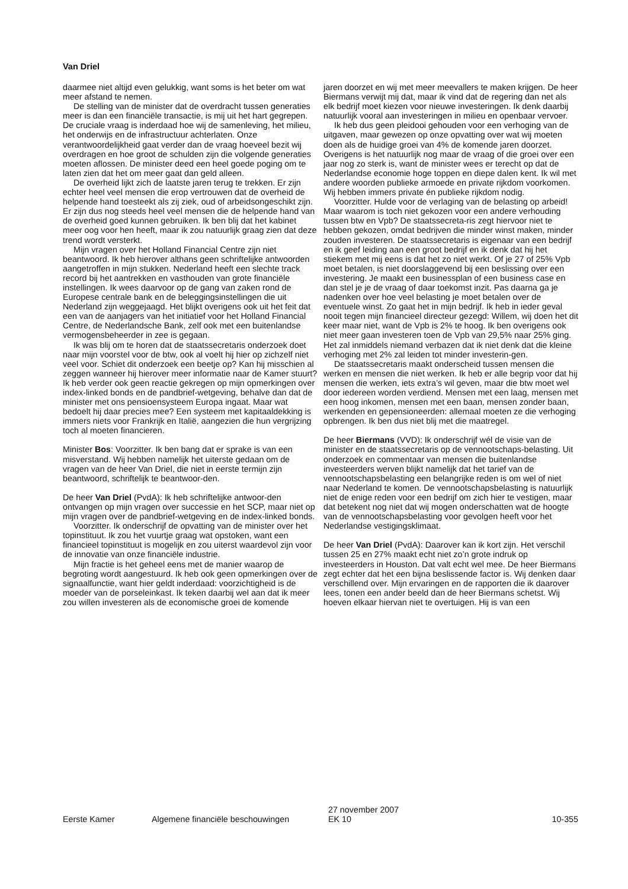Van Driel
daarmee niet altijd even gelukkig, want soms is het beter om wat meer afstand te nemen.
De stelling van de minister dat de overdracht tussen generaties meer is dan een financiële transactie, is mij uit het hart gegrepen. De cruciale vraag is inderdaad hoe wij de samenleving, het milieu, het onderwijs en de infrastructuur achterlaten. Onze verantwoordelijkheid gaat verder dan de vraag hoeveel bezit wij overdragen en hoe groot de schulden zijn die volgende generaties moeten aflossen. De minister deed een heel goede poging om te laten zien dat het om meer gaat dan geld alleen.
De overheid lijkt zich de laatste jaren terug te trekken. Er zijn echter heel veel mensen die erop vertrouwen dat de overheid de helpende hand toesteekt als zij ziek, oud of arbeidsongeschikt zijn. Er zijn dus nog steeds heel veel mensen die de helpende hand van de overheid goed kunnen gebruiken. Ik ben blij dat het kabinet meer oog voor hen heeft, maar ik zou natuurlijk graag zien dat deze trend wordt versterkt.
Mijn vragen over het Holland Financial Centre zijn niet beantwoord. Ik heb hierover althans geen schriftelijke antwoorden aangetroffen in mijn stukken. Nederland heeft een slechte track record bij het aantrekken en vasthouden van grote financiële instellingen. Ik wees daarvoor op de gang van zaken rond de Europese centrale bank en de beleggingsinstellingen die uit Nederland zijn weggejaagd. Het blijkt overigens ook uit het feit dat een van de aanjagers van het initiatief voor het Holland Financial Centre, de Nederlandsche Bank, zelf ook met een buitenlandse vermogensbeheerder in zee is gegaan.
Ik was blij om te horen dat de staatssecretaris onderzoek doet naar mijn voorstel voor de btw, ook al voelt hij hier op zichzelf niet veel voor. Schiet dit onderzoek een beetje op? Kan hij misschien al zeggen wanneer hij hierover meer informatie naar de Kamer stuurt? Ik heb verder ook geen reactie gekregen op mijn opmerkingen over index-linked bonds en de pandbrief-wetgeving, behalve dan dat de minister met ons pensioensysteem Europa ingaat. Maar wat bedoelt hij daar precies mee? Een systeem met kapitaaldekking is immers niets voor Frankrijk en Italië, aangezien die hun vergrijzing toch al moeten financieren.
Minister Bos: Voorzitter. Ik ben bang dat er sprake is van een misverstand. Wij hebben namelijk het uiterste gedaan om de vragen van de heer Van Driel, die niet in eerste termijn zijn beantwoord, schriftelijk te beantwoor-den.
De heer Van Driel (PvdA): Ik heb schriftelijke antwoor-den ontvangen op mijn vragen over successie en het SCP, maar niet op mijn vragen over de pandbrief-wetgeving en de index-linked bonds.
Voorzitter. Ik onderschrijf de opvatting van de minister over het topinstituut. Ik zou het vuurtje graag wat opstoken, want een financieel topinstituut is mogelijk en zou uiterst waardevol zijn voor de innovatie van onze financiële industrie.
Mijn fractie is het geheel eens met de manier waarop de begroting wordt aangestuurd. Ik heb ook geen opmerkingen over de signaalfunctie, want hier geldt inderdaad: voorzichtigheid is de moeder van de porseleinkast. Ik teken daarbij wel aan dat ik meer zou willen investeren als de economische groei de komende
jaren doorzet en wij met meer meevallers te maken krijgen. De heer Biermans verwijt mij dat, maar ik vind dat de regering dan net als elk bedrijf moet kiezen voor nieuwe investeringen. Ik denk daarbij natuurlijk vooral aan investeringen in milieu en openbaar vervoer.
Ik heb dus geen pleidooi gehouden voor een verhoging van de uitgaven, maar gewezen op onze opvatting over wat wij moeten doen als de huidige groei van 4% de komende jaren doorzet. Overigens is het natuurlijk nog maar de vraag of die groei over een jaar nog zo sterk is, want de minister wees er terecht op dat de Nederlandse economie hoge toppen en diepe dalen kent. Ik wil met andere woorden publieke armoede en private rijkdom voorkomen. Wij hebben immers private én publieke rijkdom nodig.
Voorzitter. Hulde voor de verlaging van de belasting op arbeid! Maar waarom is toch niet gekozen voor een andere verhouding tussen btw en Vpb? De staatssecreta-ris zegt hiervoor niet te hebben gekozen, omdat bedrijven die minder winst maken, minder zouden investeren. De staatssecretaris is eigenaar van een bedrijf en ik geef leiding aan een groot bedrijf en ik denk dat hij het stiekem met mij eens is dat het zo niet werkt. Of je 27 of 25% Vpb moet betalen, is niet doorslaggevend bij een beslissing over een investering. Je maakt een businessplan of een business case en dan stel je je de vraag of daar toekomst inzit. Pas daarna ga je nadenken over hoe veel belasting je moet betalen over de eventuele winst. Zo gaat het in mijn bedrijf. Ik heb in ieder geval nooit tegen mijn financieel directeur gezegd: Willem, wij doen het dit keer maar niet, want de Vpb is 2% te hoog. Ik ben overigens ook niet meer gaan investeren toen de Vpb van 29,5% naar 25% ging. Het zal inmiddels niemand verbazen dat ik niet denk dat die kleine verhoging met 2% zal leiden tot minder investerin-gen.
De staatssecretaris maakt onderscheid tussen mensen die werken en mensen die niet werken. Ik heb er alle begrip voor dat hij mensen die werken, iets extra’s wil geven, maar die btw moet wel door iedereen worden verdiend. Mensen met een laag, mensen met een hoog inkomen, mensen met een baan, mensen zonder baan, werkenden en gepensioneerden: allemaal moeten ze die verhoging opbrengen. Ik ben dus niet blij met die maatregel.
De heer Biermans (VVD): Ik onderschrijf wél de visie van de minister en de staatssecretaris op de vennootschaps-belasting. Uit onderzoek en commentaar van mensen die buitenlandse investeerders werven blijkt namelijk dat het tarief van de vennootschapsbelasting een belangrijke reden is om wel of niet naar Nederland te komen. De vennootschapsbelasting is natuurlijk niet de enige reden voor een bedrijf om zich hier te vestigen, maar dat betekent nog niet dat wij mogen onderschatten wat de hoogte van de vennootschapsbelasting voor gevolgen heeft voor het Nederlandse vestigingsklimaat.
De heer Van Driel (PvdA): Daarover kan ik kort zijn. Het verschil tussen 25 en 27% maakt echt niet zo’n grote indruk op investeerders in Houston. Dat valt echt wel mee. De heer Biermans zegt echter dat het een bijna beslissende factor is. Wij denken daar verschillend over. Mijn ervaringen en de rapporten die ik daarover lees, tonen een ander beeld dan de heer Biermans schetst. Wij hoeven elkaar hiervan niet te overtuigen. Hij is van een
Eerste Kamer
Algemene financiële beschouwingen
27 november 2007
EK 10
10-355